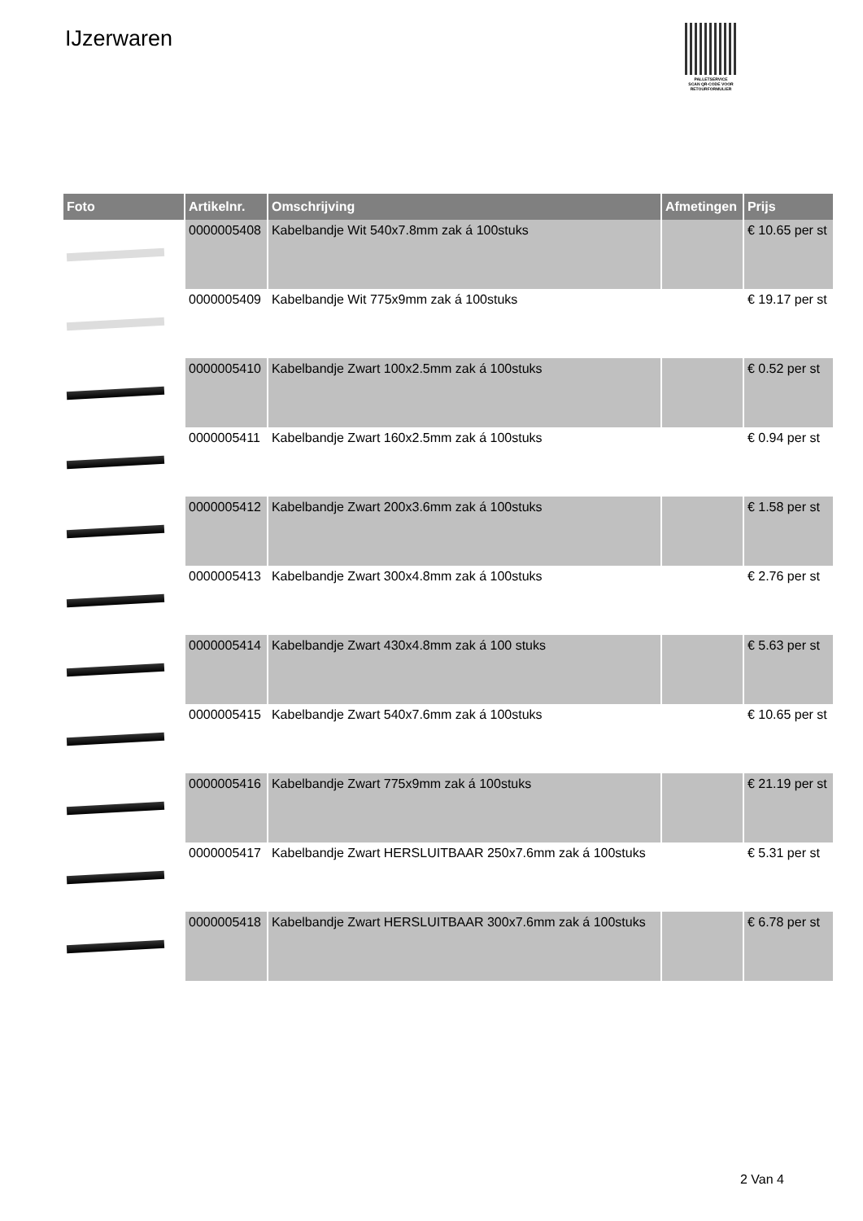IJzerwaren
PALLETSERVICE
SCAN QR-CODE VOOR RETOURFORMULIER
| Foto | Artikelnr. | Omschrijving | Afmetingen | Prijs |
| --- | --- | --- | --- | --- |
| | 0000005408 | Kabelbandje Wit 540x7.8mm zak á 100stuks | | € 10.65 per st |
| | 0000005409 | Kabelbandje Wit 775x9mm zak á 100stuks | | € 19.17 per st |
| | 0000005410 | Kabelbandje Zwart 100x2.5mm zak á 100stuks | | € 0.52 per st |
| | 0000005411 | Kabelbandje Zwart 160x2.5mm zak á 100stuks | | € 0.94 per st |
| | 0000005412 | Kabelbandje Zwart 200x3.6mm zak á 100stuks | | € 1.58 per st |
| | 0000005413 | Kabelbandje Zwart 300x4.8mm zak á 100stuks | | € 2.76 per st |
| | 0000005414 | Kabelbandje Zwart 430x4.8mm zak á 100 stuks | | € 5.63 per st |
| | 0000005415 | Kabelbandje Zwart 540x7.6mm zak á 100stuks | | € 10.65 per st |
| | 0000005416 | Kabelbandje Zwart 775x9mm zak á 100stuks | | € 21.19 per st |
| | 0000005417 | Kabelbandje Zwart HERSLUITBAAR 250x7.6mm zak á 100stuks | | € 5.31 per st |
| | 0000005418 | Kabelbandje Zwart HERSLUITBAAR 300x7.6mm zak á 100stuks | | € 6.78 per st |
2 Van 4